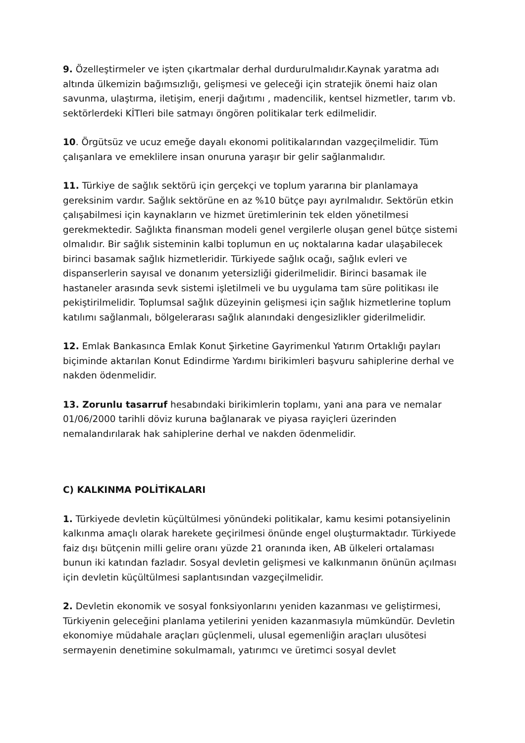9. Özelleştirmeler ve işten çıkartmalar derhal durdurulmalıdır.Kaynak yaratma adı altında ülkemizin bağımsızlığı, gelişmesi ve geleceği için stratejik önemi haiz olan savunma, ulaştırma, iletişim, enerji dağıtımı , madencilik, kentsel hizmetler, tarım vb. sektörlerdeki KİTleri bile satmayı öngören politikalar terk edilmelidir.
10. Örgütsüz ve ucuz emeğe dayalı ekonomi politikalarından vazgeçilmelidir. Tüm çalışanlara ve emeklilere insan onuruna yaraşır bir gelir sağlanmalıdır.
11. Türkiye de sağlık sektörü için gerçekçi ve toplum yararına bir planlamaya gereksinim vardır. Sağlık sektörüne en az %10 bütçe payı ayrılmalıdır. Sektörün etkin çalışabilmesi için kaynakların ve hizmet üretimlerinin tek elden yönetilmesi gerekmektedir. Sağlıkta finansman modeli genel vergilerle oluşan genel bütçe sistemi olmalıdır. Bir sağlık sisteminin kalbi toplumun en uç noktalarına kadar ulaşabilecek birinci basamak sağlık hizmetleridir. Türkiyede sağlık ocağı, sağlık evleri ve dispanserlerin sayısal ve donanım yetersizliği giderilmelidir. Birinci basamak ile hastaneler arasında sevk sistemi işletilmeli ve bu uygulama tam süre politikası ile pekiştirilmelidir. Toplumsal sağlık düzeyinin gelişmesi için sağlık hizmetlerine toplum katılımı sağlanmalı, bölgelerarası sağlık alanındaki dengesizlikler giderilmelidir.
12. Emlak Bankasınca Emlak Konut Şirketine Gayrimenkul Yatırım Ortaklığı payları biçiminde aktarılan Konut Edindirme Yardımı birikimleri başvuru sahiplerine derhal ve nakden ödenmelidir.
13. Zorunlu tasarruf hesabındaki birikimlerin toplamı, yani ana para ve nemalar 01/06/2000 tarihli döviz kuruna bağlanarak ve piyasa rayiçleri üzerinden nemalandırılarak hak sahiplerine derhal ve nakden ödenmelidir.
C) KALKINMA POLİTİKALARI
1. Türkiyede devletin küçültülmesi yönündeki politikalar, kamu kesimi potansiyelinin kalkınma amaçlı olarak harekete geçirilmesi önünde engel oluşturmaktadır. Türkiyede faiz dışı bütçenin milli gelire oranı yüzde 21 oranında iken, AB ülkeleri ortalaması bunun iki katından fazladır. Sosyal devletin gelişmesi ve kalkınmanın önünün açılması için devletin küçültülmesi saplantısından vazgeçilmelidir.
2. Devletin ekonomik ve sosyal fonksiyonlarını yeniden kazanması ve geliştirmesi, Türkiyenin geleceğini planlama yetilerini yeniden kazanmasıyla mümkündür. Devletin ekonomiye müdahale araçları güçlenmeli, ulusal egemenliğin araçları ulusötesi sermayenin denetimine sokulmamalı, yatırımcı ve üretimci sosyal devlet